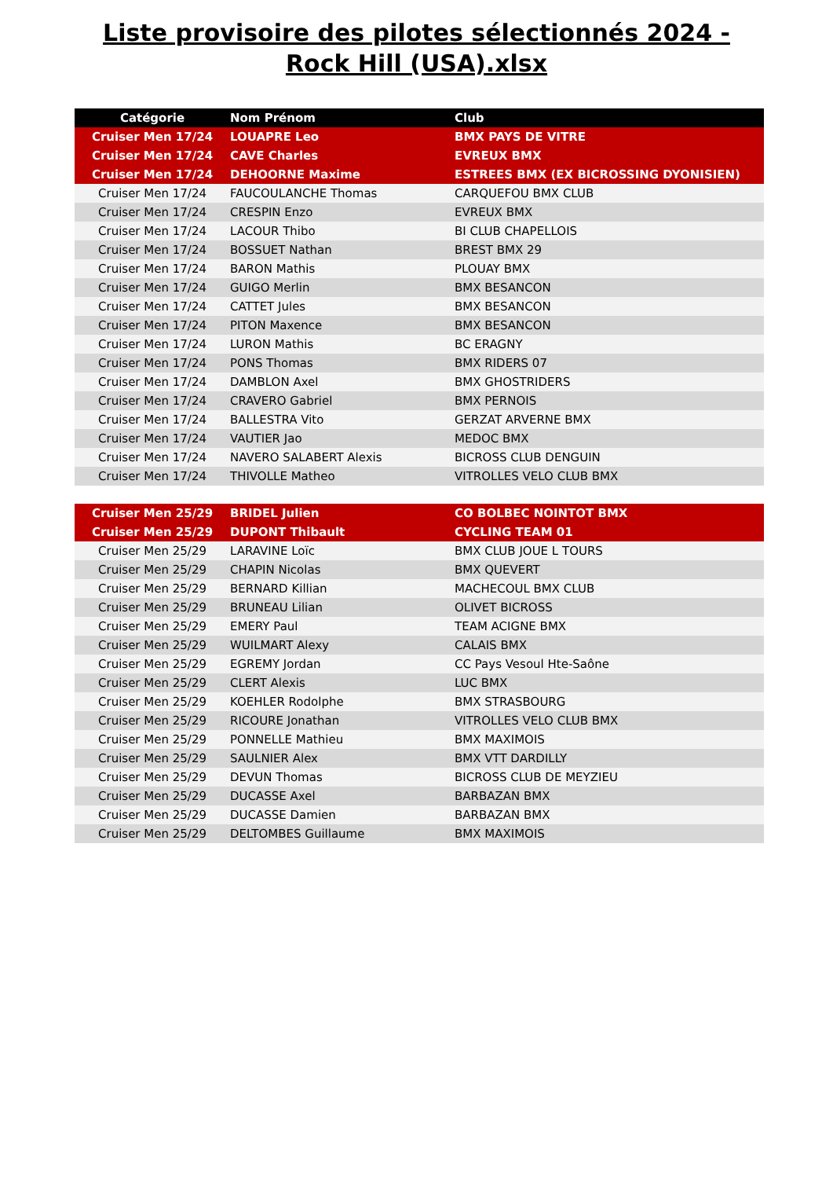Liste provisoire des pilotes sélectionnés 2024 - Rock Hill (USA).xlsx
| Catégorie | Nom Prénom | Club |
| --- | --- | --- |
| Cruiser Men 17/24 | LOUAPRE Leo | BMX PAYS DE VITRE |
| Cruiser Men 17/24 | CAVE Charles | EVREUX BMX |
| Cruiser Men 17/24 | DEHOORNE Maxime | ESTREES BMX (EX BICROSSING DYONISIEN) |
| Cruiser Men 17/24 | FAUCOULANCHE Thomas | CARQUEFOU BMX CLUB |
| Cruiser Men 17/24 | CRESPIN Enzo | EVREUX BMX |
| Cruiser Men 17/24 | LACOUR Thibo | BI CLUB CHAPELLOIS |
| Cruiser Men 17/24 | BOSSUET Nathan | BREST BMX 29 |
| Cruiser Men 17/24 | BARON Mathis | PLOUAY BMX |
| Cruiser Men 17/24 | GUIGO Merlin | BMX BESANCON |
| Cruiser Men 17/24 | CATTET Jules | BMX BESANCON |
| Cruiser Men 17/24 | PITON Maxence | BMX BESANCON |
| Cruiser Men 17/24 | LURON Mathis | BC ERAGNY |
| Cruiser Men 17/24 | PONS Thomas | BMX RIDERS 07 |
| Cruiser Men 17/24 | DAMBLON Axel | BMX GHOSTRIDERS |
| Cruiser Men 17/24 | CRAVERO Gabriel | BMX PERNOIS |
| Cruiser Men 17/24 | BALLESTRA Vito | GERZAT ARVERNE BMX |
| Cruiser Men 17/24 | VAUTIER Jao | MEDOC BMX |
| Cruiser Men 17/24 | NAVERO SALABERT Alexis | BICROSS CLUB DENGUIN |
| Cruiser Men 17/24 | THIVOLLE Matheo | VITROLLES VELO CLUB BMX |
| Cruiser Men 25/29 | BRIDEL Julien | CO BOLBEC NOINTOT BMX |
| Cruiser Men 25/29 | DUPONT Thibault | CYCLING TEAM 01 |
| Cruiser Men 25/29 | LARAVINE Loïc | BMX CLUB JOUE L TOURS |
| Cruiser Men 25/29 | CHAPIN Nicolas | BMX QUEVERT |
| Cruiser Men 25/29 | BERNARD Killian | MACHECOUL BMX CLUB |
| Cruiser Men 25/29 | BRUNEAU Lilian | OLIVET BICROSS |
| Cruiser Men 25/29 | EMERY Paul | TEAM ACIGNE BMX |
| Cruiser Men 25/29 | WUILMART Alexy | CALAIS BMX |
| Cruiser Men 25/29 | EGREMY Jordan | CC Pays Vesoul Hte-Saône |
| Cruiser Men 25/29 | CLERT Alexis | LUC BMX |
| Cruiser Men 25/29 | KOEHLER Rodolphe | BMX STRASBOURG |
| Cruiser Men 25/29 | RICOURE Jonathan | VITROLLES VELO CLUB BMX |
| Cruiser Men 25/29 | PONNELLE Mathieu | BMX MAXIMOIS |
| Cruiser Men 25/29 | SAULNIER Alex | BMX VTT DARDILLY |
| Cruiser Men 25/29 | DEVUN Thomas | BICROSS CLUB DE MEYZIEU |
| Cruiser Men 25/29 | DUCASSE Axel | BARBAZAN BMX |
| Cruiser Men 25/29 | DUCASSE Damien | BARBAZAN BMX |
| Cruiser Men 25/29 | DELTOMBES Guillaume | BMX MAXIMOIS |